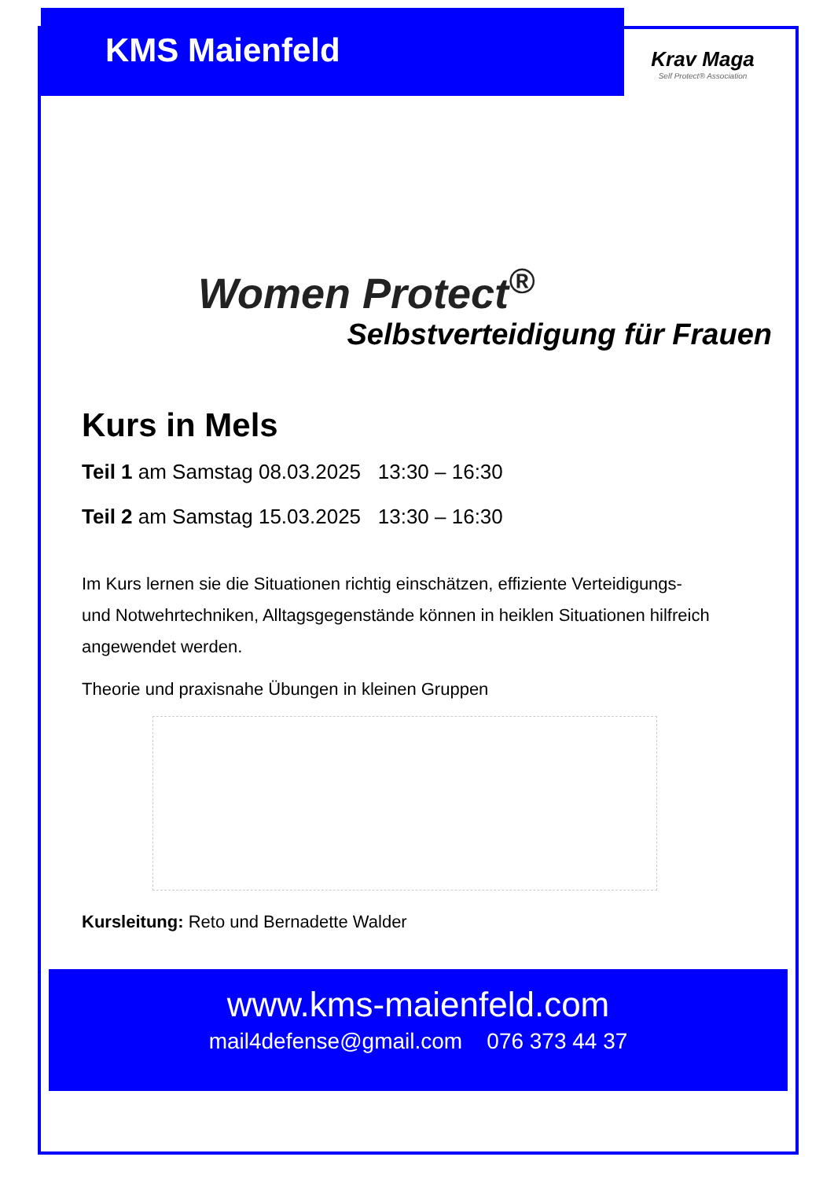KMS Maienfeld
Krav Maga
Self Protect® Association
Women Protect<sup>®</sup>
Selbstverteidigung für Frauen
Kurs in Mels
Teil 1 am Samstag 08.03.2025 13:30 – 16:30
Teil 2 am Samstag 15.03.2025 13:30 – 16:30
Im Kurs lernen sie die Situationen richtig einschätzen, effiziente Verteidigungs- und Notwehrtechniken, Alltagsgegenstände können in heiklen Situationen hilfreich angewendet werden.
Theorie und praxisnahe Übungen in kleinen Gruppen
Kursleitung: Reto und Bernadette Walder
www.kms-maienfeld.com
mail4defense@gmail.com 076 373 44 37